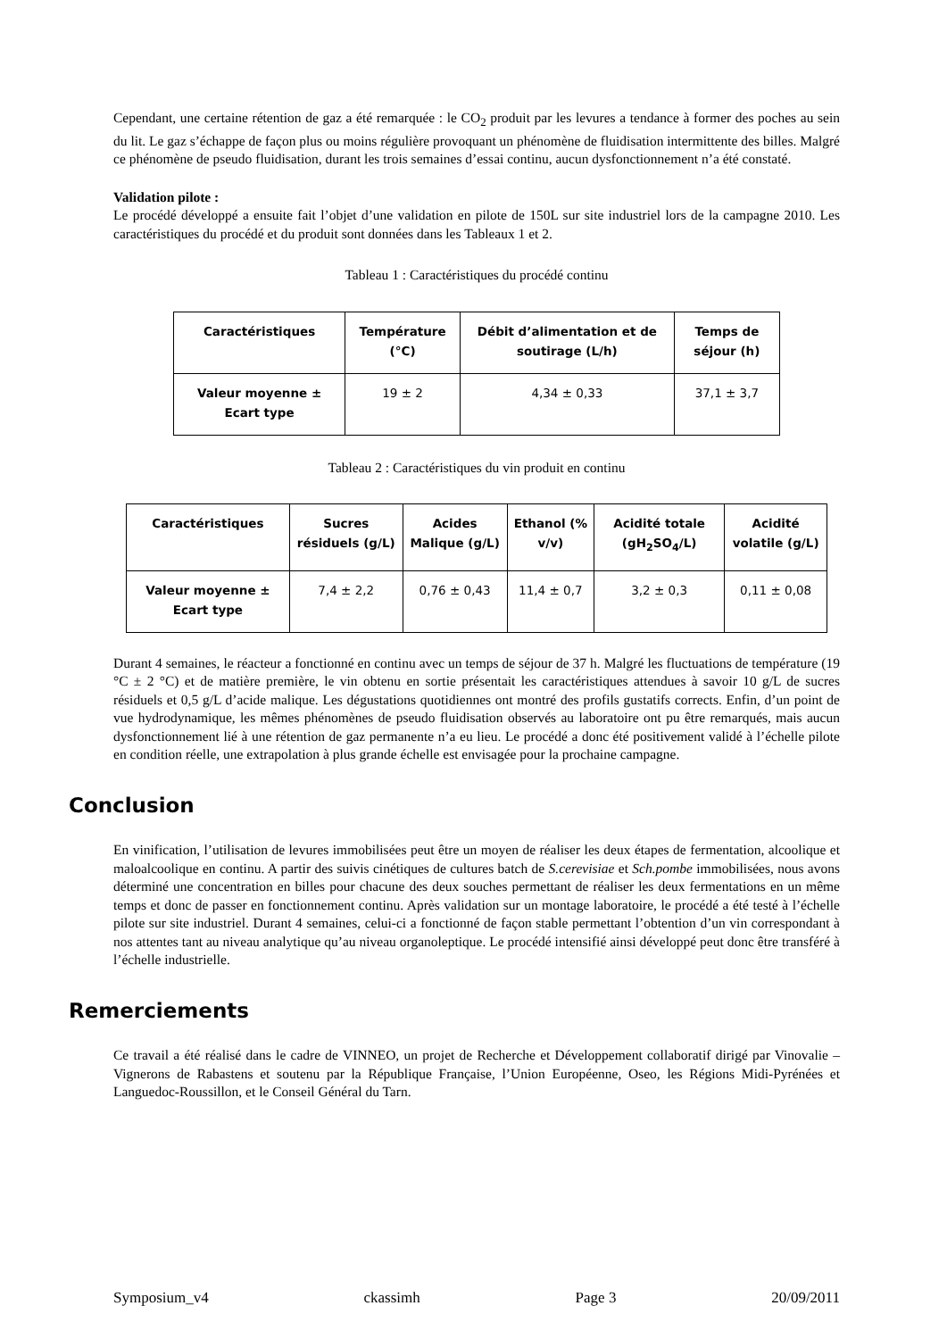Cependant, une certaine rétention de gaz a été remarquée : le CO<sub>2</sub> produit par les levures a tendance à former des poches au sein du lit. Le gaz s’échappe de façon plus ou moins régulière provoquant un phénomène de fluidisation intermittente des billes. Malgré ce phénomène de pseudo fluidisation, durant les trois semaines d’essai continu, aucun dysfonctionnement n’a été constaté.
Validation pilote :
Le procédé développé a ensuite fait l’objet d’une validation en pilote de 150L sur site industriel lors de la campagne 2010. Les caractéristiques du procédé et du produit sont données dans les Tableaux 1 et 2.
Tableau 1 : Caractéristiques du procédé continu
| Caractéristiques | Température (°C) | Débit d’alimentation et de soutirage (L/h) | Temps de séjour (h) |
| --- | --- | --- | --- |
| Valeur moyenne ± Ecart type | 19 ± 2 | 4,34 ± 0,33 | 37,1 ± 3,7 |
Tableau 2 : Caractéristiques du vin produit en continu
| Caractéristiques | Sucres résiduels (g/L) | Acides Malique (g/L) | Ethanol (% v/v) | Acidité totale (gH<sub>2</sub>SO<sub>4</sub>/L) | Acidité volatile (g/L) |
| --- | --- | --- | --- | --- | --- |
| Valeur moyenne ± Ecart type | 7,4 ± 2,2 | 0,76 ± 0,43 | 11,4 ± 0,7 | 3,2 ± 0,3 | 0,11 ± 0,08 |
Durant 4 semaines, le réacteur a fonctionné en continu avec un temps de séjour de 37 h. Malgré les fluctuations de température (19 °C ± 2 °C) et de matière première, le vin obtenu en sortie présentait les caractéristiques attendues à savoir 10 g/L de sucres résiduels et 0,5 g/L d’acide malique. Les dégustations quotidiennes ont montré des profils gustatifs corrects. Enfin, d’un point de vue hydrodynamique, les mêmes phénomènes de pseudo fluidisation observés au laboratoire ont pu être remarqués, mais aucun dysfonctionnement lié à une rétention de gaz permanente n’a eu lieu. Le procédé a donc été positivement validé à l’échelle pilote en condition réelle, une extrapolation à plus grande échelle est envisagée pour la prochaine campagne.
Conclusion
En vinification, l’utilisation de levures immobilisées peut être un moyen de réaliser les deux étapes de fermentation, alcoolique et maloalcoolique en continu. A partir des suivis cinétiques de cultures batch de S.cerevisiae et Sch.pombe immobilisées, nous avons déterminé une concentration en billes pour chacune des deux souches permettant de réaliser les deux fermentations en un même temps et donc de passer en fonctionnement continu. Après validation sur un montage laboratoire, le procédé a été testé à l’échelle pilote sur site industriel. Durant 4 semaines, celui-ci a fonctionné de façon stable permettant l’obtention d’un vin correspondant à nos attentes tant au niveau analytique qu’au niveau organoleptique. Le procédé intensifié ainsi développé peut donc être transféré à l’échelle industrielle.
Remerciements
Ce travail a été réalisé dans le cadre de VINNEO, un projet de Recherche et Développement collaboratif dirigé par Vinovalie – Vignerons de Rabastens et soutenu par la République Française, l’Union Européenne, Oseo, les Régions Midi-Pyrénées et Languedoc-Roussillon, et le Conseil Général du Tarn.
Symposium_v4 ckassimh Page 3 20/09/2011